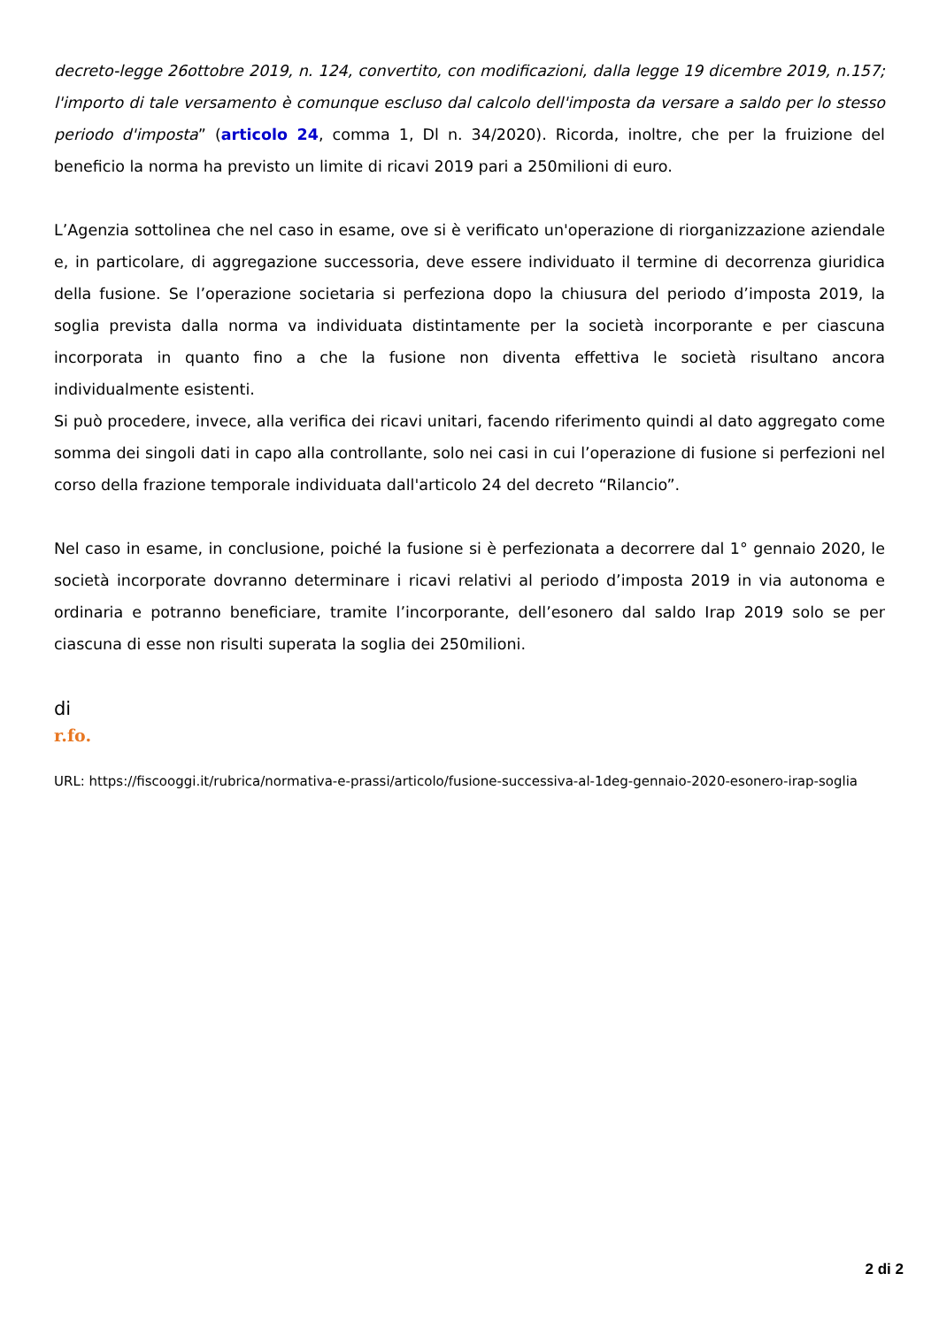decreto-legge 26ottobre 2019, n. 124, convertito, con modificazioni, dalla legge 19 dicembre 2019, n.157; l'importo di tale versamento è comunque escluso dal calcolo dell'imposta da versare a saldo per lo stesso periodo d'imposta” (articolo 24, comma 1, Dl n. 34/2020). Ricorda, inoltre, che per la fruizione del beneficio la norma ha previsto un limite di ricavi 2019 pari a 250milioni di euro.
L’Agenzia sottolinea che nel caso in esame, ove si è verificato un'operazione di riorganizzazione aziendale e, in particolare, di aggregazione successoria, deve essere individuato il termine di decorrenza giuridica della fusione. Se l’operazione societaria si perfeziona dopo la chiusura del periodo d’imposta 2019, la soglia prevista dalla norma va individuata distintamente per la società incorporante e per ciascuna incorporata in quanto fino a che la fusione non diventa effettiva le società risultano ancora individualmente esistenti.
Si può procedere, invece, alla verifica dei ricavi unitari, facendo riferimento quindi al dato aggregato come somma dei singoli dati in capo alla controllante, solo nei casi in cui l’operazione di fusione si perfezioni nel corso della frazione temporale individuata dall'articolo 24 del decreto “Rilancio”.
Nel caso in esame, in conclusione, poiché la fusione si è perfezionata a decorrere dal 1° gennaio 2020, le società incorporate dovranno determinare i ricavi relativi al periodo d’imposta 2019 in via autonoma e ordinaria e potranno beneficiare, tramite l’incorporante, dell’esonero dal saldo Irap 2019 solo se per ciascuna di esse non risulti superata la soglia dei 250milioni.
di
r.fo.
URL: https://fiscooggi.it/rubrica/normativa-e-prassi/articolo/fusione-successiva-al-1deg-gennaio-2020-esonero-irap-soglia
2 di 2